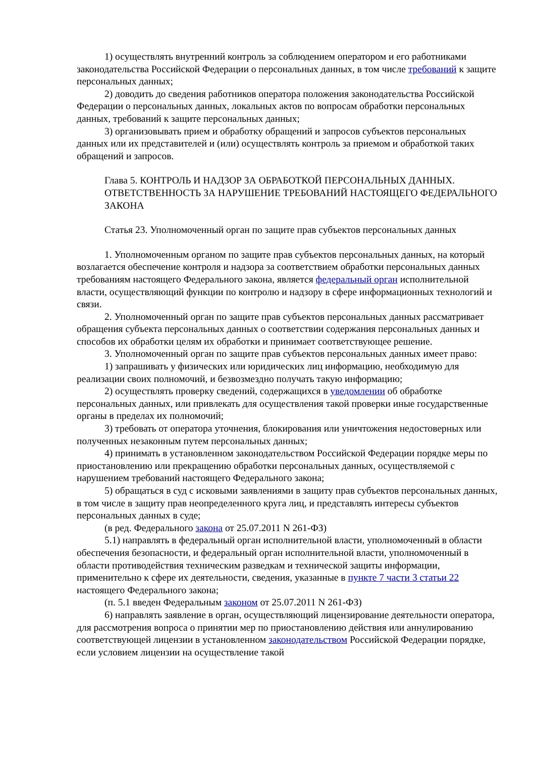1) осуществлять внутренний контроль за соблюдением оператором и его работниками законодательства Российской Федерации о персональных данных, в том числе требований к защите персональных данных;
2) доводить до сведения работников оператора положения законодательства Российской Федерации о персональных данных, локальных актов по вопросам обработки персональных данных, требований к защите персональных данных;
3) организовывать прием и обработку обращений и запросов субъектов персональных данных или их представителей и (или) осуществлять контроль за приемом и обработкой таких обращений и запросов.
Глава 5. КОНТРОЛЬ И НАДЗОР ЗА ОБРАБОТКОЙ ПЕРСОНАЛЬНЫХ ДАННЫХ. ОТВЕТСТВЕННОСТЬ ЗА НАРУШЕНИЕ ТРЕБОВАНИЙ НАСТОЯЩЕГО ФЕДЕРАЛЬНОГО ЗАКОНА
Статья 23. Уполномоченный орган по защите прав субъектов персональных данных
1. Уполномоченным органом по защите прав субъектов персональных данных, на который возлагается обеспечение контроля и надзора за соответствием обработки персональных данных требованиям настоящего Федерального закона, является федеральный орган исполнительной власти, осуществляющий функции по контролю и надзору в сфере информационных технологий и связи.
2. Уполномоченный орган по защите прав субъектов персональных данных рассматривает обращения субъекта персональных данных о соответствии содержания персональных данных и способов их обработки целям их обработки и принимает соответствующее решение.
3. Уполномоченный орган по защите прав субъектов персональных данных имеет право:
1) запрашивать у физических или юридических лиц информацию, необходимую для реализации своих полномочий, и безвозмездно получать такую информацию;
2) осуществлять проверку сведений, содержащихся в уведомлении об обработке персональных данных, или привлекать для осуществления такой проверки иные государственные органы в пределах их полномочий;
3) требовать от оператора уточнения, блокирования или уничтожения недостоверных или полученных незаконным путем персональных данных;
4) принимать в установленном законодательством Российской Федерации порядке меры по приостановлению или прекращению обработки персональных данных, осуществляемой с нарушением требований настоящего Федерального закона;
5) обращаться в суд с исковыми заявлениями в защиту прав субъектов персональных данных, в том числе в защиту прав неопределенного круга лиц, и представлять интересы субъектов персональных данных в суде;
(в ред. Федерального закона от 25.07.2011 N 261-ФЗ)
5.1) направлять в федеральный орган исполнительной власти, уполномоченный в области обеспечения безопасности, и федеральный орган исполнительной власти, уполномоченный в области противодействия техническим разведкам и технической защиты информации, применительно к сфере их деятельности, сведения, указанные в пункте 7 части 3 статьи 22 настоящего Федерального закона;
(п. 5.1 введен Федеральным законом от 25.07.2011 N 261-ФЗ)
6) направлять заявление в орган, осуществляющий лицензирование деятельности оператора, для рассмотрения вопроса о принятии мер по приостановлению действия или аннулированию соответствующей лицензии в установленном законодательством Российской Федерации порядке, если условием лицензии на осуществление такой